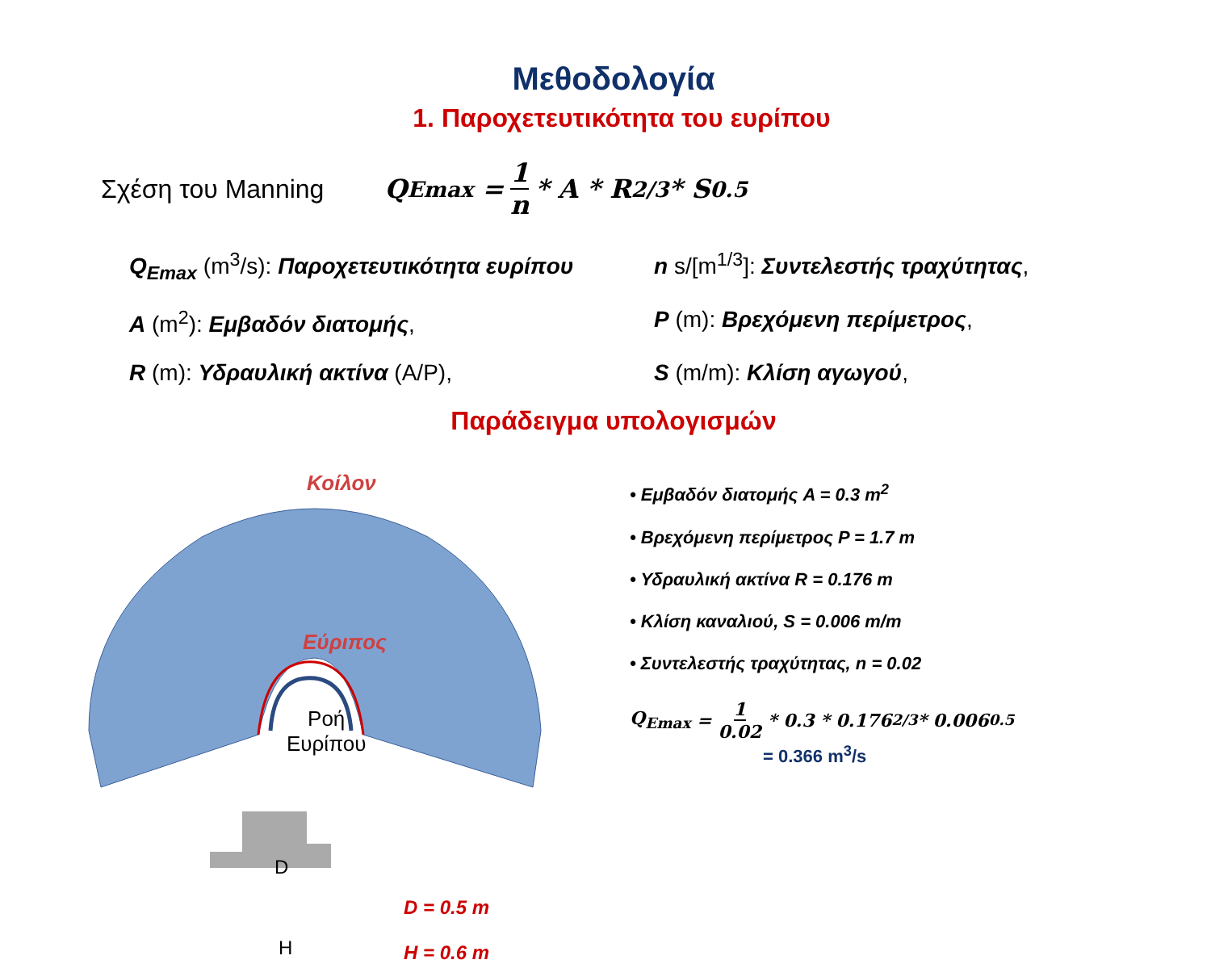Μεθοδολογία
1. Παροχετευτικότητα του ευρίπου
Σχέση του Manning Q<sub>Emax</sub> = 1 n * A * R<sup>2/3</sup> * S<sup>0.5</sup>
Q<sub>Emax</sub> (m<sup>3</sup>/s): Παροχετευτικότητα ευρίπου
n s/[m<sup>1/3</sup>]: Συντελεστής τραχύτητας,
A (m<sup>2</sup>): Εμβαδόν διατομής,
P (m): Βρεχόμενη περίμετρος,
R (m): Υδραυλική ακτίνα (A/P),
S (m/m): Κλίση αγωγού,
Παράδειγμα υπολογισμών
Κοίλον
Εύριπος
Ροή
Ευρίπου
D
H
D = 0.5 m
H = 0.6 m
• Εμβαδόν διατομής A = 0.3 m<sup>2</sup>
• Βρεχόμενη περίμετρος P = 1.7 m
• Υδραυλική ακτίνα R = 0.176 m
• Κλίση καναλιού, S = 0.006 m/m
• Συντελεστής τραχύτητας, n = 0.02
Q<sub>Emax</sub> = 1 0.02 * 0.3 * 0.176<sup>2/3</sup> * 0.006<sup>0.5</sup>
= 0.366 m<sup>3</sup>/s